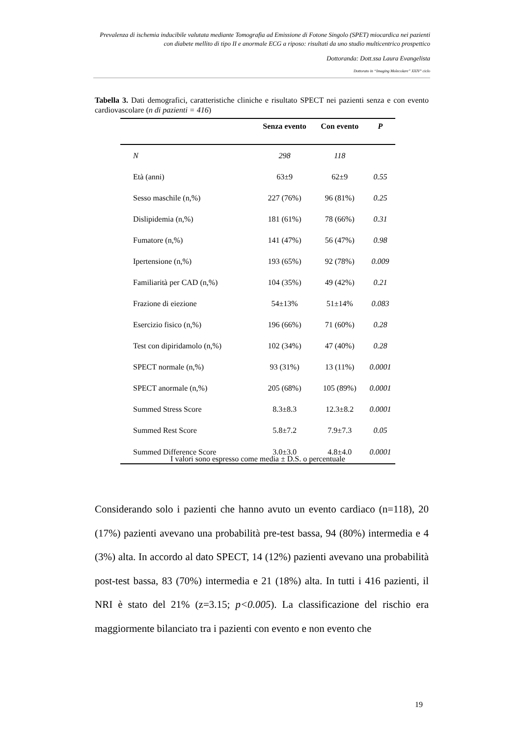Prevalenza di ischemia inducibile valutata mediante Tomografia ad Emissione di Fotone Singolo (SPET) miocardica nei pazienti con diabete mellito di tipo II e anormale ECG a riposo: risultati da uno studio multicentrico prospettico
Dottoranda: Dott.ssa Laura Evangelista
Dottorato in “Imaging Molecolare” XXIV° ciclo
Tabella 3. Dati demografici, caratteristiche cliniche e risultato SPECT nei pazienti senza e con evento cardiovascolare (n di pazienti = 416)
| | Senza evento | Con evento | P |
| --- | --- | --- | --- |
| N | 298 | 118 | |
| Età (anni) | 63±9 | 62±9 | 0.55 |
| Sesso maschile (n,%) | 227 (76%) | 96 (81%) | 0.25 |
| Dislipidemia (n,%) | 181 (61%) | 78 (66%) | 0.31 |
| Fumatore (n,%) | 141 (47%) | 56 (47%) | 0.98 |
| Ipertensione (n,%) | 193 (65%) | 92 (78%) | 0.009 |
| Familiarità per CAD (n,%) | 104 (35%) | 49 (42%) | 0.21 |
| Frazione di eiezione | 54±13% | 51±14% | 0.083 |
| Esercizio fisico (n,%) | 196 (66%) | 71 (60%) | 0.28 |
| Test con dipiridamolo (n,%) | 102 (34%) | 47 (40%) | 0.28 |
| SPECT normale (n,%) | 93 (31%) | 13 (11%) | 0.0001 |
| SPECT anormale (n,%) | 205 (68%) | 105 (89%) | 0.0001 |
| Summed Stress Score | 8.3±8.3 | 12.3±8.2 | 0.0001 |
| Summed Rest Score | 5.8±7.2 | 7.9±7.3 | 0.05 |
| Summed Difference Score | 3.0±3.0 | 4.8±4.0 | 0.0001 |
I valori sono espresso come media ± D.S. o percentuale
Considerando solo i pazienti che hanno avuto un evento cardiaco (n=118), 20 (17%) pazienti avevano una probabilità pre-test bassa, 94 (80%) intermedia e 4 (3%) alta. In accordo al dato SPECT, 14 (12%) pazienti avevano una probabilità post-test bassa, 83 (70%) intermedia e 21 (18%) alta. In tutti i 416 pazienti, il NRI è stato del 21% (z=3.15; p<0.005). La classificazione del rischio era maggiormente bilanciato tra i pazienti con evento e non evento che
19